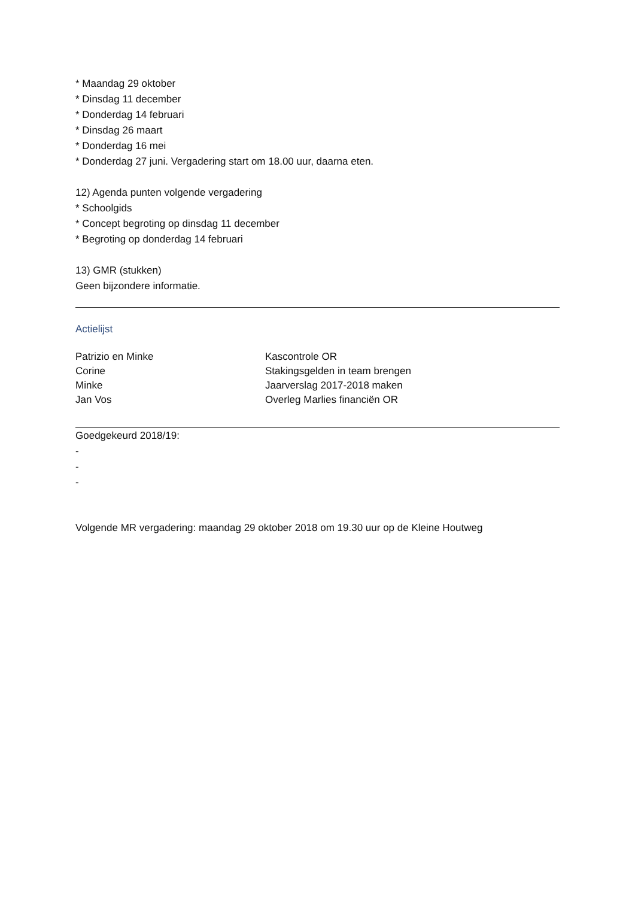* Maandag 29 oktober
* Dinsdag 11 december
* Donderdag 14 februari
* Dinsdag 26 maart
* Donderdag 16 mei
* Donderdag 27 juni. Vergadering start om 18.00 uur, daarna eten.
12) Agenda punten volgende vergadering
* Schoolgids
* Concept begroting op dinsdag 11 december
* Begroting op donderdag 14 februari
13) GMR (stukken)
Geen bijzondere informatie.
Actielijst
| Patrizio en Minke | Kascontrole OR |
| Corine | Stakingsgelden in team brengen |
| Minke | Jaarverslag 2017-2018 maken |
| Jan Vos | Overleg Marlies financiën OR |
Goedgekeurd 2018/19:
-
-
-
Volgende MR vergadering: maandag 29 oktober 2018 om 19.30 uur op de Kleine Houtweg